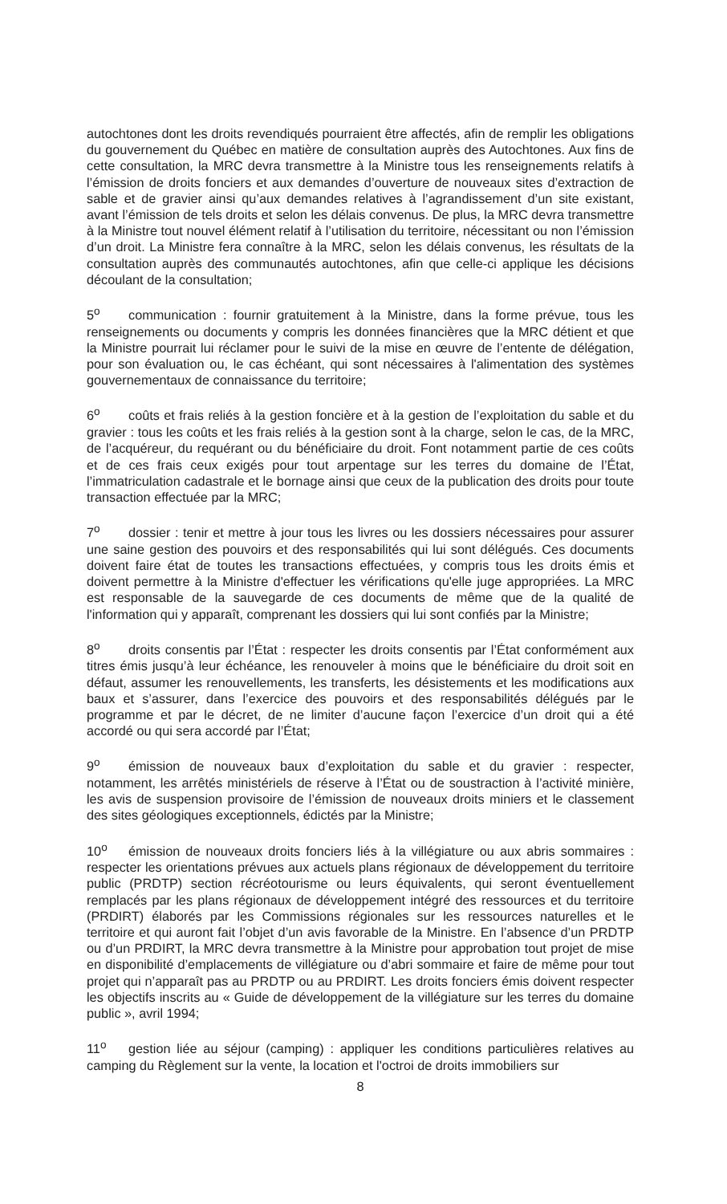autochtones dont les droits revendiqués pourraient être affectés, afin de remplir les obligations du gouvernement du Québec en matière de consultation auprès des Autochtones. Aux fins de cette consultation, la MRC devra transmettre à la Ministre tous les renseignements relatifs à l’émission de droits fonciers et aux demandes d’ouverture de nouveaux sites d’extraction de sable et de gravier ainsi qu’aux demandes relatives à l’agrandissement d’un site existant, avant l’émission de tels droits et selon les délais convenus. De plus, la MRC devra transmettre à la Ministre tout nouvel élément relatif à l’utilisation du territoire, nécessitant ou non l’émission d’un droit. La Ministre fera connaître à la MRC, selon les délais convenus, les résultats de la consultation auprès des communautés autochtones, afin que celle-ci applique les décisions découlant de la consultation;
5<sup>o</sup> communication : fournir gratuitement à la Ministre, dans la forme prévue, tous les renseignements ou documents y compris les données financières que la MRC détient et que la Ministre pourrait lui réclamer pour le suivi de la mise en œuvre de l’entente de délégation, pour son évaluation ou, le cas échéant, qui sont nécessaires à l'alimentation des systèmes gouvernementaux de connaissance du territoire;
6<sup>o</sup> coûts et frais reliés à la gestion foncière et à la gestion de l’exploitation du sable et du gravier : tous les coûts et les frais reliés à la gestion sont à la charge, selon le cas, de la MRC, de l’acquéreur, du requérant ou du bénéficiaire du droit. Font notamment partie de ces coûts et de ces frais ceux exigés pour tout arpentage sur les terres du domaine de l’État, l’immatriculation cadastrale et le bornage ainsi que ceux de la publication des droits pour toute transaction effectuée par la MRC;
7<sup>o</sup> dossier : tenir et mettre à jour tous les livres ou les dossiers nécessaires pour assurer une saine gestion des pouvoirs et des responsabilités qui lui sont délégués. Ces documents doivent faire état de toutes les transactions effectuées, y compris tous les droits émis et doivent permettre à la Ministre d'effectuer les vérifications qu'elle juge appropriées. La MRC est responsable de la sauvegarde de ces documents de même que de la qualité de l'information qui y apparaît, comprenant les dossiers qui lui sont confiés par la Ministre;
8<sup>o</sup> droits consentis par l’État : respecter les droits consentis par l’État conformément aux titres émis jusqu’à leur échéance, les renouveler à moins que le bénéficiaire du droit soit en défaut, assumer les renouvellements, les transferts, les désistements et les modifications aux baux et s’assurer, dans l’exercice des pouvoirs et des responsabilités délégués par le programme et par le décret, de ne limiter d’aucune façon l’exercice d’un droit qui a été accordé ou qui sera accordé par l’État;
9<sup>o</sup> émission de nouveaux baux d’exploitation du sable et du gravier : respecter, notamment, les arrêtés ministériels de réserve à l’État ou de soustraction à l’activité minière, les avis de suspension provisoire de l’émission de nouveaux droits miniers et le classement des sites géologiques exceptionnels, édictés par la Ministre;
10<sup>o</sup> émission de nouveaux droits fonciers liés à la villégiature ou aux abris sommaires : respecter les orientations prévues aux actuels plans régionaux de développement du territoire public (PRDTP) section récréotourisme ou leurs équivalents, qui seront éventuellement remplacés par les plans régionaux de développement intégré des ressources et du territoire (PRDIRT) élaborés par les Commissions régionales sur les ressources naturelles et le territoire et qui auront fait l’objet d’un avis favorable de la Ministre. En l’absence d’un PRDTP ou d’un PRDIRT, la MRC devra transmettre à la Ministre pour approbation tout projet de mise en disponibilité d’emplacements de villégiature ou d’abri sommaire et faire de même pour tout projet qui n’apparaît pas au PRDTP ou au PRDIRT. Les droits fonciers émis doivent respecter les objectifs inscrits au « Guide de développement de la villégiature sur les terres du domaine public », avril 1994;
11<sup>o</sup> gestion liée au séjour (camping) : appliquer les conditions particulières relatives au camping du Règlement sur la vente, la location et l'octroi de droits immobiliers sur
8